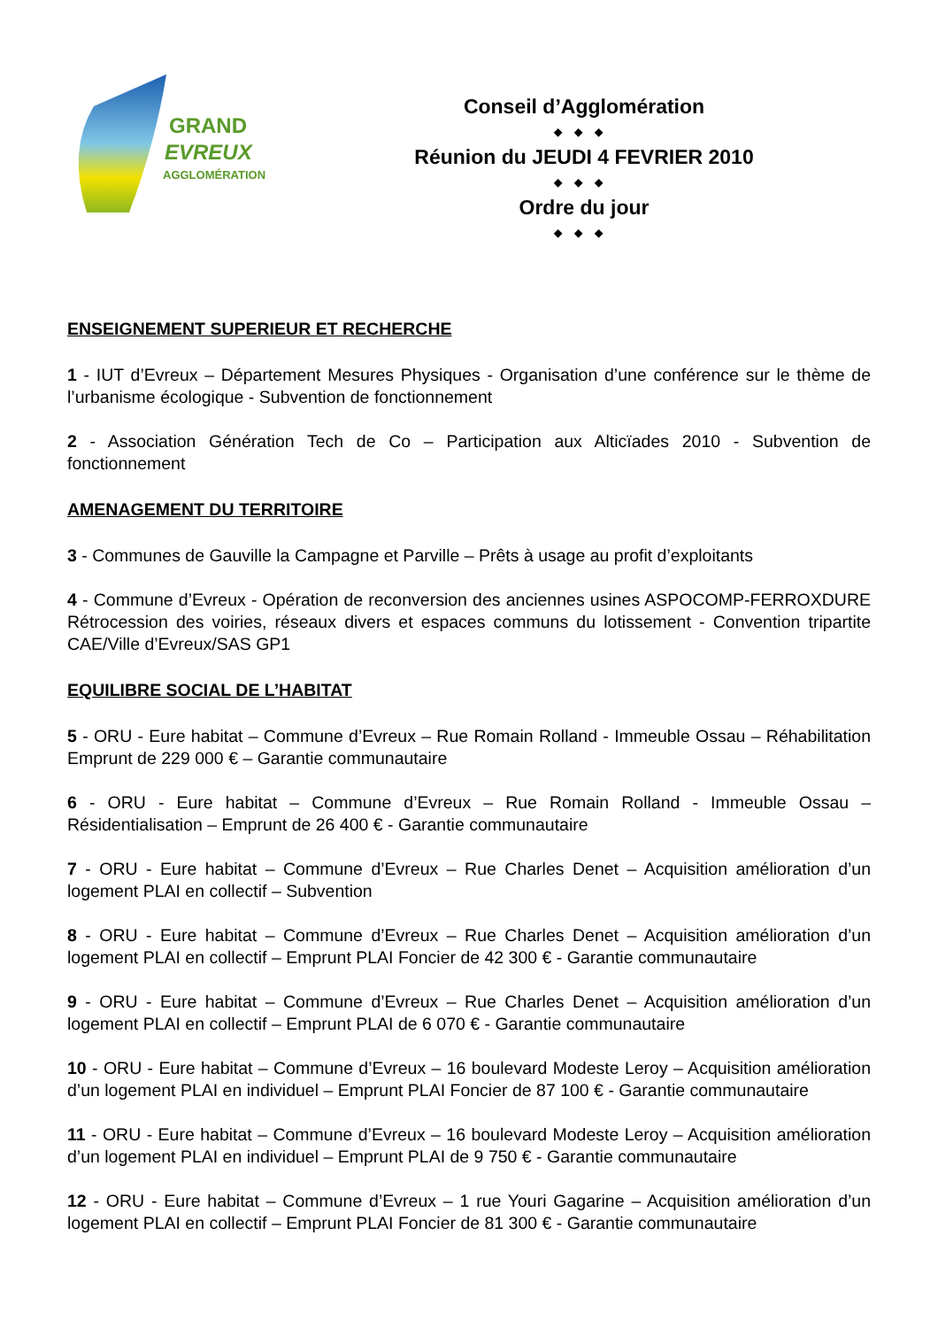GRAND
EVREUX
AGGLOMÉRATION
Conseil d’Agglomération
◆◆◆
Réunion du JEUDI 4 FEVRIER 2010
◆◆◆
Ordre du jour
◆◆◆
ENSEIGNEMENT SUPERIEUR ET RECHERCHE
1 - IUT d’Evreux – Département Mesures Physiques - Organisation d’une conférence sur le thème de l’urbanisme écologique - Subvention de fonctionnement
2 - Association Génération Tech de Co – Participation aux Alticïades 2010 - Subvention de fonctionnement
AMENAGEMENT DU TERRITOIRE
3 - Communes de Gauville la Campagne et Parville – Prêts à usage au profit d’exploitants
4 - Commune d’Evreux - Opération de reconversion des anciennes usines ASPOCOMP-FERROXDURE Rétrocession des voiries, réseaux divers et espaces communs du lotissement - Convention tripartite CAE/Ville d’Evreux/SAS GP1
EQUILIBRE SOCIAL DE L’HABITAT
5 - ORU - Eure habitat – Commune d’Evreux – Rue Romain Rolland - Immeuble Ossau – Réhabilitation Emprunt de 229 000 € – Garantie communautaire
6 - ORU - Eure habitat – Commune d’Evreux – Rue Romain Rolland - Immeuble Ossau – Résidentialisation – Emprunt de 26 400 € - Garantie communautaire
7 - ORU - Eure habitat – Commune d’Evreux – Rue Charles Denet – Acquisition amélioration d’un logement PLAI en collectif – Subvention
8 - ORU - Eure habitat – Commune d’Evreux – Rue Charles Denet – Acquisition amélioration d’un logement PLAI en collectif – Emprunt PLAI Foncier de 42 300 € - Garantie communautaire
9 - ORU - Eure habitat – Commune d’Evreux – Rue Charles Denet – Acquisition amélioration d’un logement PLAI en collectif – Emprunt PLAI de 6 070 € - Garantie communautaire
10 - ORU - Eure habitat – Commune d’Evreux – 16 boulevard Modeste Leroy – Acquisition amélioration d’un logement PLAI en individuel – Emprunt PLAI Foncier de 87 100 € - Garantie communautaire
11 - ORU - Eure habitat – Commune d’Evreux – 16 boulevard Modeste Leroy – Acquisition amélioration d’un logement PLAI en individuel – Emprunt PLAI de 9 750 € - Garantie communautaire
12 - ORU - Eure habitat – Commune d’Evreux – 1 rue Youri Gagarine – Acquisition amélioration d’un logement PLAI en collectif – Emprunt PLAI Foncier de 81 300 € - Garantie communautaire